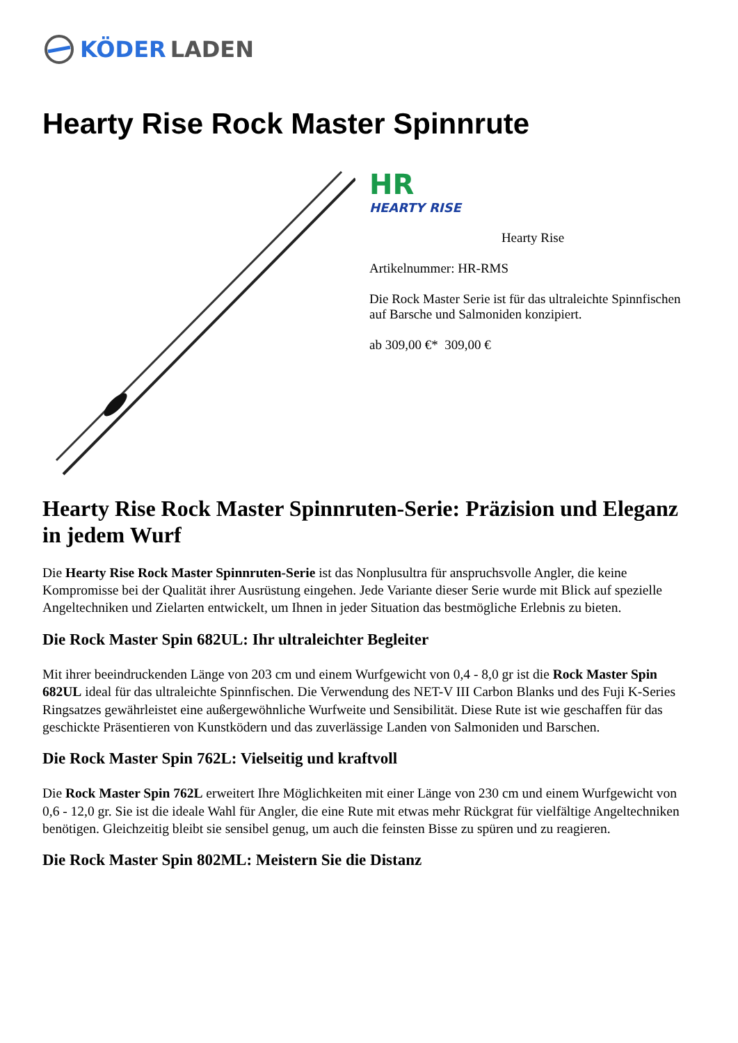KÖDER LADEN
Hearty Rise Rock Master Spinnrute
HR
HEARTY RISE
Hearty Rise
Artikelnummer: HR-RMS
Die Rock Master Serie ist für das ultraleichte Spinnfischen auf Barsche und Salmoniden konzipiert.
ab 309,00 €* 309,00 €
Hearty Rise Rock Master Spinnruten-Serie: Präzision und Eleganz in jedem Wurf
Die Hearty Rise Rock Master Spinnruten-Serie ist das Nonplusultra für anspruchsvolle Angler, die keine Kompromisse bei der Qualität ihrer Ausrüstung eingehen. Jede Variante dieser Serie wurde mit Blick auf spezielle Angeltechniken und Zielarten entwickelt, um Ihnen in jeder Situation das bestmögliche Erlebnis zu bieten.
Die Rock Master Spin 682UL: Ihr ultraleichter Begleiter
Mit ihrer beeindruckenden Länge von 203 cm und einem Wurfgewicht von 0,4 - 8,0 gr ist die Rock Master Spin 682UL ideal für das ultraleichte Spinnfischen. Die Verwendung des NET-V III Carbon Blanks und des Fuji K-Series Ringsatzes gewährleistet eine außergewöhnliche Wurfweite und Sensibilität. Diese Rute ist wie geschaffen für das geschickte Präsentieren von Kunstködern und das zuverlässige Landen von Salmoniden und Barschen.
Die Rock Master Spin 762L: Vielseitig und kraftvoll
Die Rock Master Spin 762L erweitert Ihre Möglichkeiten mit einer Länge von 230 cm und einem Wurfgewicht von 0,6 - 12,0 gr. Sie ist die ideale Wahl für Angler, die eine Rute mit etwas mehr Rückgrat für vielfältige Angeltechniken benötigen. Gleichzeitig bleibt sie sensibel genug, um auch die feinsten Bisse zu spüren und zu reagieren.
Die Rock Master Spin 802ML: Meistern Sie die Distanz